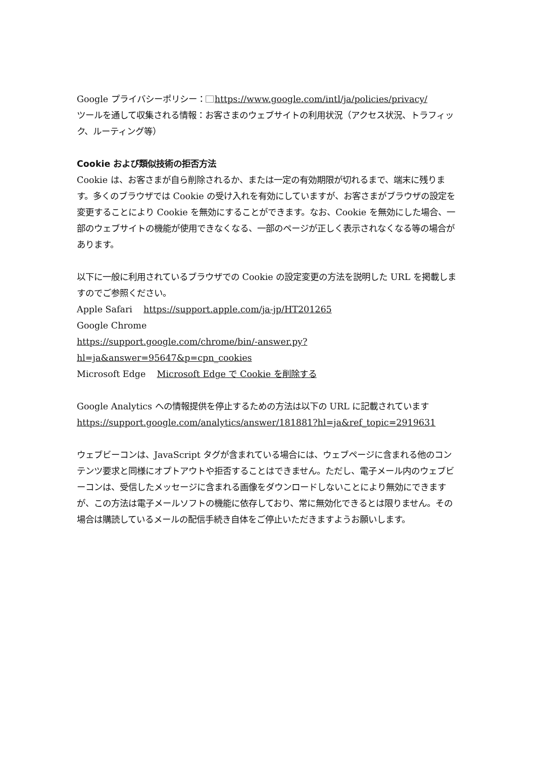Google プライバシーポリシー： https://www.google.com/intl/ja/policies/privacy/
ツールを通して収集される情報：お客さまのウェブサイトの利用状況（アクセス状況、トラフィック、ルーティング等）
Cookie および類似技術の拒否方法
Cookie は、お客さまが自ら削除されるか、または一定の有効期限が切れるまで、端末に残ります。多くのブラウザでは Cookie の受け入れを有効にしていますが、お客さまがブラウザの設定を変更することにより Cookie を無効にすることができます。なお、Cookie を無効にした場合、一部のウェブサイトの機能が使用できなくなる、一部のページが正しく表示されなくなる等の場合があります。
以下に一般に利用されているブラウザでの Cookie の設定変更の方法を説明した URL を掲載しますのでご参照ください。
Apple Safari https://support.apple.com/ja-jp/HT201265
Google Chrome
https://support.google.com/chrome/bin/-answer.py?hl=ja&answer=95647&p=cpn_cookies
Microsoft Edge Microsoft Edge で Cookie を削除する
Google Analytics への情報提供を停止するための方法は以下の URL に記載されています
https://support.google.com/analytics/answer/181881?hl=ja&ref_topic=2919631
ウェブビーコンは、JavaScript タグが含まれている場合には、ウェブページに含まれる他のコンテンツ要求と同様にオプトアウトや拒否することはできません。ただし、電子メール内のウェブビーコンは、受信したメッセージに含まれる画像をダウンロードしないことにより無効にできますが、この方法は電子メールソフトの機能に依存しており、常に無効化できるとは限りません。その場合は購読しているメールの配信手続き自体をご停止いただきますようお願いします。